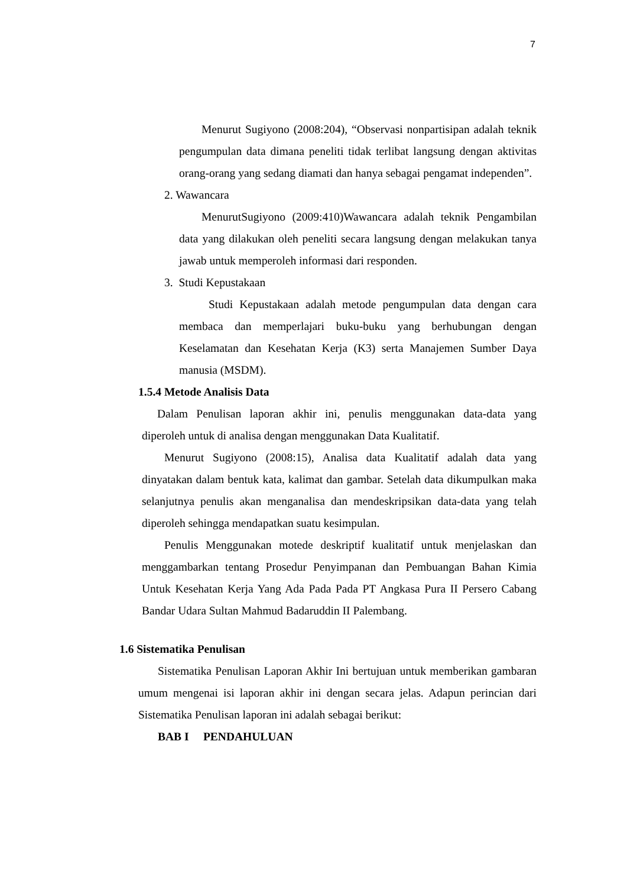7
Menurut Sugiyono (2008:204), “Observasi nonpartisipan adalah teknik pengumpulan data dimana peneliti tidak terlibat langsung dengan aktivitas orang-orang yang sedang diamati dan hanya sebagai pengamat independen”.
2. Wawancara
MenurutSugiyono (2009:410)Wawancara adalah teknik Pengambilan data yang dilakukan oleh peneliti secara langsung dengan melakukan tanya jawab untuk memperoleh informasi dari responden.
3. Studi Kepustakaan
Studi Kepustakaan adalah metode pengumpulan data dengan cara membaca dan memperlajari buku-buku yang berhubungan dengan Keselamatan dan Kesehatan Kerja (K3) serta Manajemen Sumber Daya manusia (MSDM).
1.5.4 Metode Analisis Data
Dalam Penulisan laporan akhir ini, penulis menggunakan data-data yang diperoleh untuk di analisa dengan menggunakan Data Kualitatif.
Menurut Sugiyono (2008:15), Analisa data Kualitatif adalah data yang dinyatakan dalam bentuk kata, kalimat dan gambar. Setelah data dikumpulkan maka selanjutnya penulis akan menganalisa dan mendeskripsikan data-data yang telah diperoleh sehingga mendapatkan suatu kesimpulan.
Penulis Menggunakan motede deskriptif kualitatif untuk menjelaskan dan menggambarkan tentang Prosedur Penyimpanan dan Pembuangan Bahan Kimia Untuk Kesehatan Kerja Yang Ada Pada Pada PT Angkasa Pura II Persero Cabang Bandar Udara Sultan Mahmud Badaruddin II Palembang.
1.6 Sistematika Penulisan
Sistematika Penulisan Laporan Akhir Ini bertujuan untuk memberikan gambaran umum mengenai isi laporan akhir ini dengan secara jelas. Adapun perincian dari Sistematika Penulisan laporan ini adalah sebagai berikut:
BAB I PENDAHULUAN